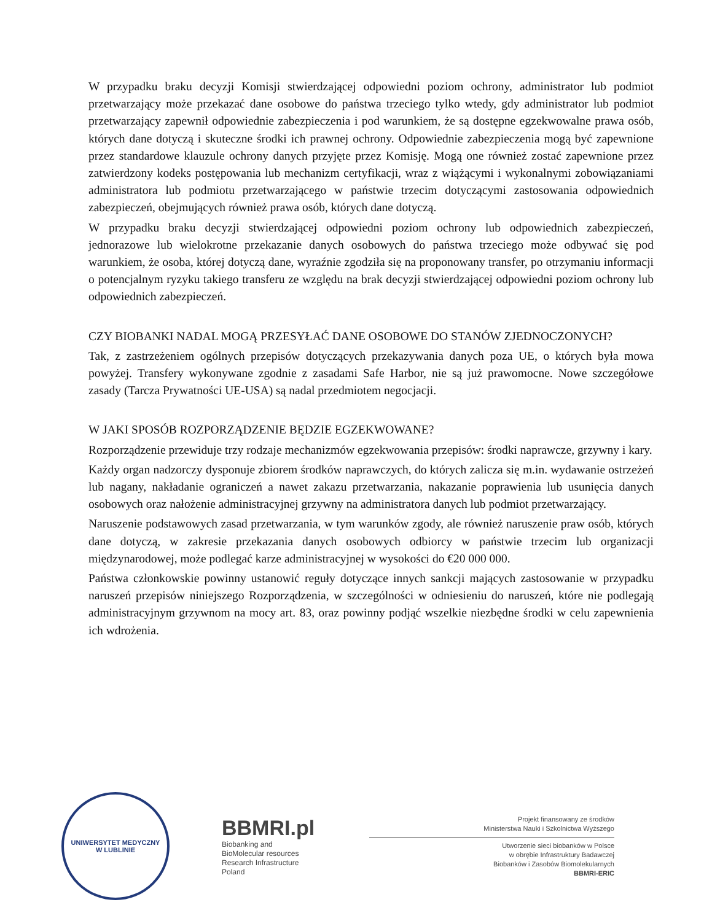W przypadku braku decyzji Komisji stwierdzającej odpowiedni poziom ochrony, administrator lub podmiot przetwarzający może przekazać dane osobowe do państwa trzeciego tylko wtedy, gdy administrator lub podmiot przetwarzający zapewnił odpowiednie zabezpieczenia i pod warunkiem, że są dostępne egzekwowalne prawa osób, których dane dotyczą i skuteczne środki ich prawnej ochrony. Odpowiednie zabezpieczenia mogą być zapewnione przez standardowe klauzule ochrony danych przyjęte przez Komisję. Mogą one również zostać zapewnione przez zatwierdzony kodeks postępowania lub mechanizm certyfikacji, wraz z wiążącymi i wykonalnymi zobowiązaniami administratora lub podmiotu przetwarzającego w państwie trzecim dotyczącymi zastosowania odpowiednich zabezpieczeń, obejmujących również prawa osób, których dane dotyczą.
W przypadku braku decyzji stwierdzającej odpowiedni poziom ochrony lub odpowiednich zabezpieczeń, jednorazowe lub wielokrotne przekazanie danych osobowych do państwa trzeciego może odbywać się pod warunkiem, że osoba, której dotyczą dane, wyraźnie zgodziła się na proponowany transfer, po otrzymaniu informacji o potencjalnym ryzyku takiego transferu ze względu na brak decyzji stwierdzającej odpowiedni poziom ochrony lub odpowiednich zabezpieczeń.
CZY BIOBANKI NADAL MOGĄ PRZESYŁAĆ DANE OSOBOWE DO STANÓW ZJEDNOCZONYCH?
Tak, z zastrzeżeniem ogólnych przepisów dotyczących przekazywania danych poza UE, o których była mowa powyżej. Transfery wykonywane zgodnie z zasadami Safe Harbor, nie są już prawomocne. Nowe szczegółowe zasady (Tarcza Prywatności UE-USA) są nadal przedmiotem negocjacji.
W JAKI SPOSÓB ROZPORZĄDZENIE BĘDZIE EGZEKWOWANE?
Rozporządzenie przewiduje trzy rodzaje mechanizmów egzekwowania przepisów: środki naprawcze, grzywny i kary.
Każdy organ nadzorczy dysponuje zbiorem środków naprawczych, do których zalicza się m.in. wydawanie ostrzeżeń lub nagany, nakładanie ograniczeń a nawet zakazu przetwarzania, nakazanie poprawienia lub usunięcia danych osobowych oraz nałożenie administracyjnej grzywny na administratora danych lub podmiot przetwarzający.
Naruszenie podstawowych zasad przetwarzania, w tym warunków zgody, ale również naruszenie praw osób, których dane dotyczą, w zakresie przekazania danych osobowych odbiorcy w państwie trzecim lub organizacji międzynarodowej, może podlegać karze administracyjnej w wysokości do €20 000 000.
Państwa członkowskie powinny ustanowić reguły dotyczące innych sankcji mających zastosowanie w przypadku naruszeń przepisów niniejszego Rozporządzenia, w szczególności w odniesieniu do naruszeń, które nie podlegają administracyjnym grzywnom na mocy art. 83, oraz powinny podjąć wszelkie niezbędne środki w celu zapewnienia ich wdrożenia.
UNIWERSYTET MEDYCZNY
W LUBLINIE
BBMRI.pl
Biobanking and
BioMolecular resources
Research Infrastructure
Poland
Projekt finansowany ze środków
Ministerstwa Nauki i Szkolnictwa Wyższego
Utworzenie sieci biobanków w Polsce
w obrębie Infrastruktury Badawczej
Biobanków i Zasobów Biomolekularnych
BBMRI-ERIC